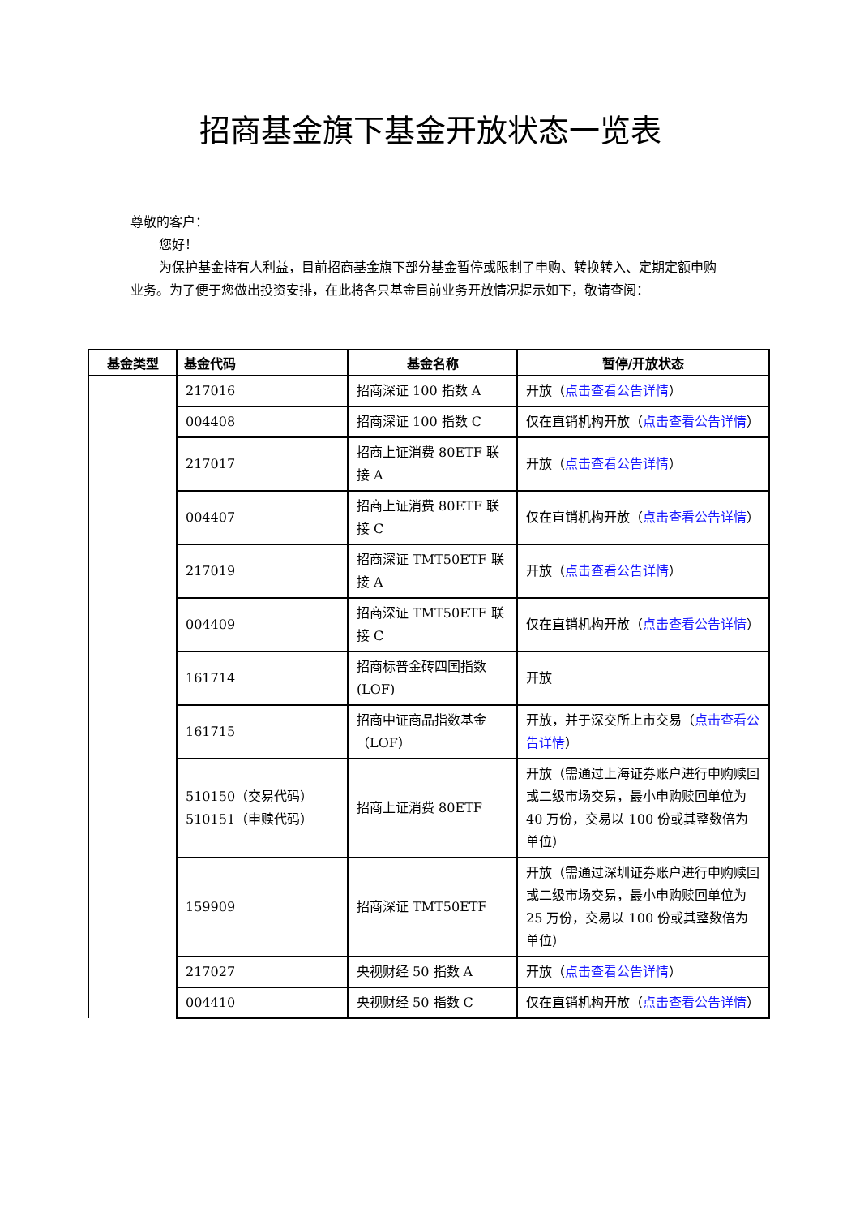招商基金旗下基金开放状态一览表
尊敬的客户：
您好！
为保护基金持有人利益，目前招商基金旗下部分基金暂停或限制了申购、转换转入、定期定额申购业务。为了便于您做出投资安排，在此将各只基金目前业务开放情况提示如下，敬请查阅：
| 基金类型 | 基金代码 | 基金名称 | 暂停/开放状态 |
| --- | --- | --- | --- |
| | 217016 | 招商深证 100 指数 A | 开放（ 点击查看公告详情 ） |
| | 004408 | 招商深证 100 指数 C | 仅在直销机构开放（ 点击查看公告详情 ） |
| | 217017 | 招商上证消费 80ETF 联接 A | 开放（ 点击查看公告详情 ） |
| | 004407 | 招商上证消费 80ETF 联接 C | 仅在直销机构开放（ 点击查看公告详情 ） |
| | 217019 | 招商深证 TMT50ETF 联接 A | 开放（ 点击查看公告详情 ） |
| | 004409 | 招商深证 TMT50ETF 联接 C | 仅在直销机构开放（ 点击查看公告详情 ） |
| | 161714 | 招商标普金砖四国指数(LOF) | 开放 |
| | 161715 | 招商中证商品指数基金（LOF） | 开放，并于深交所上市交易（ 点击查看公告详情 ） |
| | 510150（交易代码） 510151（申赎代码） | 招商上证消费 80ETF | 开放（需通过上海证券账户进行申购赎回或二级市场交易，最小申购赎回单位为 40 万份，交易以 100 份或其整数倍为单位） |
| | 159909 | 招商深证 TMT50ETF | 开放（需通过深圳证券账户进行申购赎回或二级市场交易，最小申购赎回单位为 25 万份，交易以 100 份或其整数倍为单位） |
| | 217027 | 央视财经 50 指数 A | 开放（ 点击查看公告详情 ） |
| | 004410 | 央视财经 50 指数 C | 仅在直销机构开放（ 点击查看公告详情 ） |